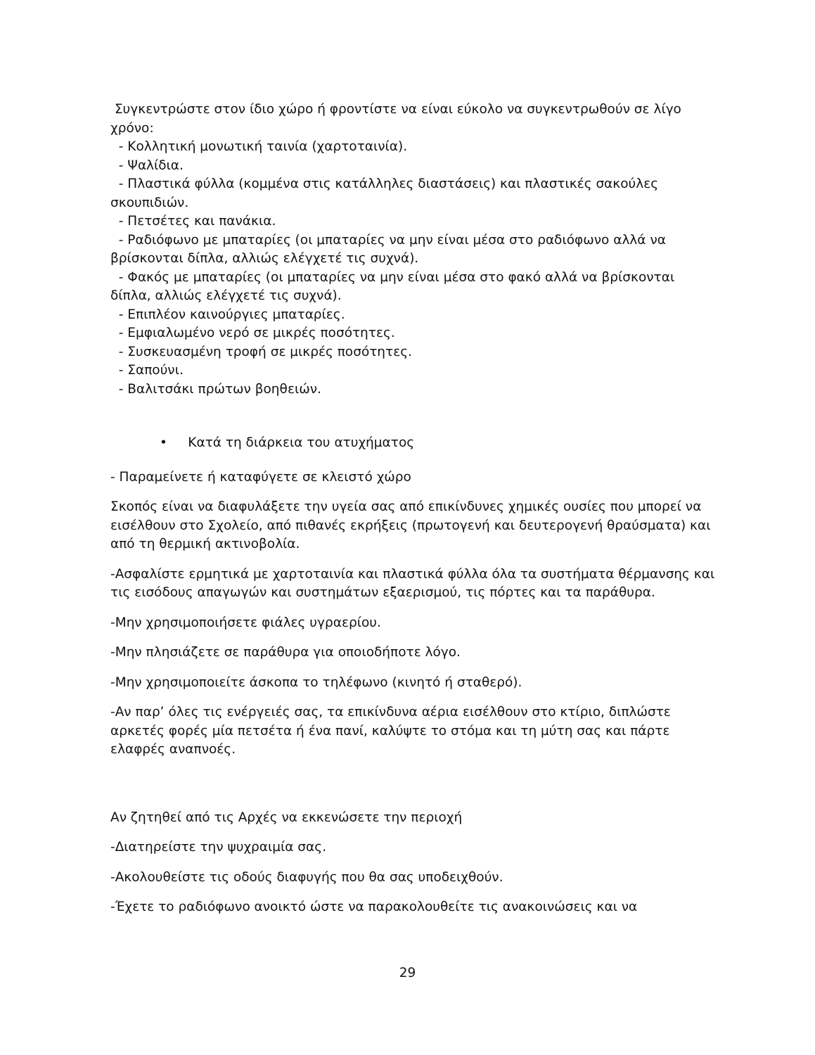Συγκεντρώστε στον ίδιο χώρο ή φροντίστε να είναι εύκολο να συγκεντρωθούν σε λίγο χρόνο:
- Κολλητική μονωτική ταινία (χαρτοταινία).
- Ψαλίδια.
- Πλαστικά φύλλα (κομμένα στις κατάλληλες διαστάσεις) και πλαστικές σακούλες σκουπιδιών.
- Πετσέτες και πανάκια.
- Ραδιόφωνο με μπαταρίες (οι μπαταρίες να μην είναι μέσα στο ραδιόφωνο αλλά να βρίσκονται δίπλα, αλλιώς ελέγχετέ τις συχνά).
- Φακός με μπαταρίες (οι μπαταρίες να μην είναι μέσα στο φακό αλλά να βρίσκονται δίπλα, αλλιώς ελέγχετέ τις συχνά).
- Επιπλέον καινούργιες μπαταρίες.
- Εμφιαλωμένο νερό σε μικρές ποσότητες.
- Συσκευασμένη τροφή σε μικρές ποσότητες.
- Σαπούνι.
- Βαλιτσάκι πρώτων βοηθειών.
• Κατά τη διάρκεια του ατυχήματος
- Παραμείνετε ή καταφύγετε σε κλειστό χώρο
Σκοπός είναι να διαφυλάξετε την υγεία σας από επικίνδυνες χημικές ουσίες που μπορεί να εισέλθουν στο Σχολείο, από πιθανές εκρήξεις (πρωτογενή και δευτερογενή θραύσματα) και από τη θερμική ακτινοβολία.
-Ασφαλίστε ερμητικά με χαρτοταινία και πλαστικά φύλλα όλα τα συστήματα θέρμανσης και τις εισόδους απαγωγών και συστημάτων εξαερισμού, τις πόρτες και τα παράθυρα.
-Μην χρησιμοποιήσετε φιάλες υγραερίου.
-Μην πλησιάζετε σε παράθυρα για οποιοδήποτε λόγο.
-Μην χρησιμοποιείτε άσκοπα το τηλέφωνο (κινητό ή σταθερό).
-Αν παρ’ όλες τις ενέργειές σας, τα επικίνδυνα αέρια εισέλθουν στο κτίριο, διπλώστε αρκετές φορές μία πετσέτα ή ένα πανί, καλύψτε το στόμα και τη μύτη σας και πάρτε ελαφρές αναπνοές.
Αν ζητηθεί από τις Αρχές να εκκενώσετε την περιοχή
-Διατηρείστε την ψυχραιμία σας.
-Ακολουθείστε τις οδούς διαφυγής που θα σας υποδειχθούν.
-Έχετε το ραδιόφωνο ανοικτό ώστε να παρακολουθείτε τις ανακοινώσεις και να
29